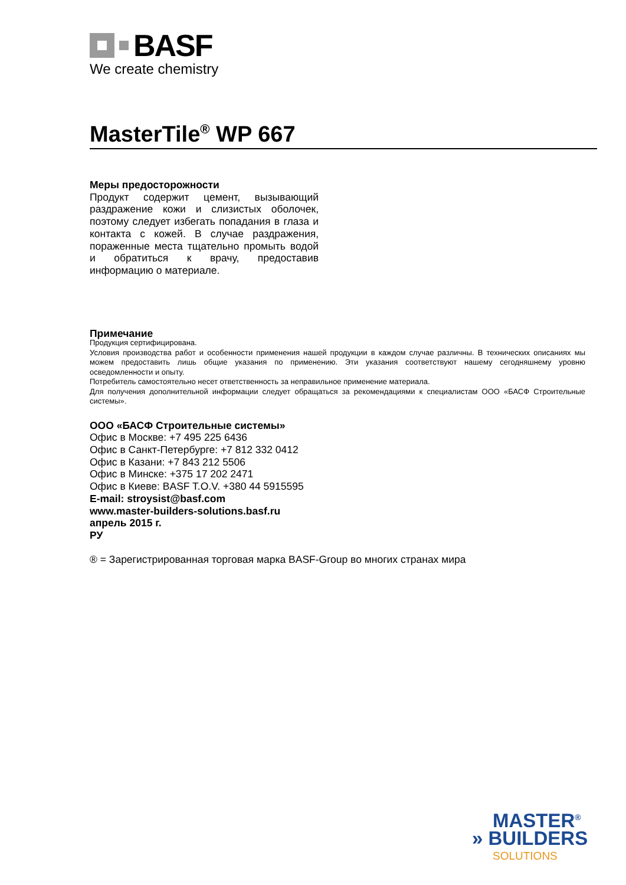BASF
We create chemistry
MasterTile<sup>®</sup> WP 667
Меры предосторожности
Продукт содержит цемент, вызывающий раздражение кожи и слизистых оболочек, поэтому следует избегать попадания в глаза и контакта с кожей. В случае раздражения, пораженные места тщательно промыть водой и обратиться к врачу, предоставив информацию о материале.
Примечание
Продукция сертифицирована.
Условия производства работ и особенности применения нашей продукции в каждом случае различны. В технических описаниях мы можем предоставить лишь общие указания по применению. Эти указания соответствуют нашему сегодняшнему уровню осведомленности и опыту.
Потребитель самостоятельно несет ответственность за неправильное применение материала.
Для получения дополнительной информации следует обращаться за рекомендациями к специалистам ООО «БАСФ Строительные системы».
ООО «БАСФ Строительные системы»
Офис в Москве: +7 495 225 6436
Офис в Санкт-Петербурге: +7 812 332 0412
Офис в Казани: +7 843 212 5506
Офис в Минске: +375 17 202 2471
Офис в Киеве: BASF T.O.V. +380 44 5915595
E-mail: stroysist@basf.com
www.master-builders-solutions.basf.ru
апрель 2015 г.
РУ
® = Зарегистрированная торговая марка BASF-Group во многих странах мира
MASTER<sup>®</sup>
» BUILDERS
SOLUTIONS